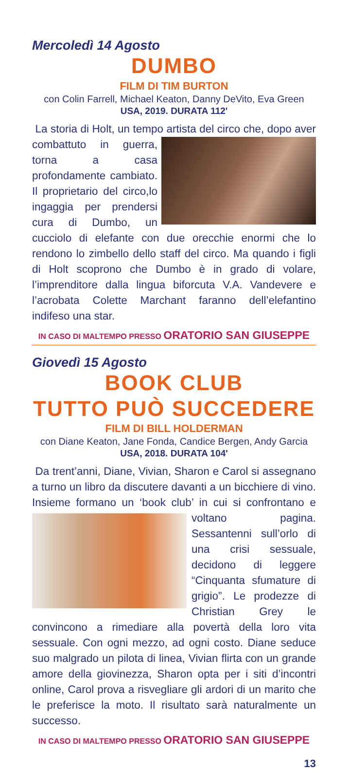Mercoledì 14 Agosto
DUMBO
FILM DI TIM BURTON
con Colin Farrell, Michael Keaton, Danny DeVito, Eva Green
USA, 2019. DURATA 112'
La storia di Holt, un tempo artista del circo che, dopo aver combattuto in guerra, torna a casa profondamente cambiato. Il proprietario del circo,lo ingaggia per prendersi cura di Dumbo, un cucciolo di elefante con due orecchie enormi che lo rendono lo zimbello dello staff del circo. Ma quando i figli di Holt scoprono che Dumbo è in grado di volare, l’imprenditore dalla lingua biforcuta V.A. Vandevere e l’acrobata Colette Marchant faranno dell’elefantino indifeso una star.
IN CASO DI MALTEMPO PRESSO ORATORIO SAN GIUSEPPE
Giovedì 15 Agosto
BOOK CLUB
TUTTO PUÒ SUCCEDERE
FILM DI BILL HOLDERMAN
con Diane Keaton, Jane Fonda, Candice Bergen, Andy Garcia
USA, 2018. DURATA 104'
Da trent’anni, Diane, Vivian, Sharon e Carol si assegnano a turno un libro da discutere davanti a un bicchiere di vino. Insieme formano un ‘book club’ in cui si confrontano e voltano pagina. Sessantenni sull’orlo di una crisi sessuale, decidono di leggere “Cinquanta sfumature di grigio”. Le prodezze di Christian Grey le convincono a rimediare alla povertà della loro vita sessuale. Con ogni mezzo, ad ogni costo. Diane seduce suo malgrado un pilota di linea, Vivian flirta con un grande amore della giovinezza, Sharon opta per i siti d’incontri online, Carol prova a risvegliare gli ardori di un marito che le preferisce la moto. Il risultato sarà naturalmente un successo.
IN CASO DI MALTEMPO PRESSO ORATORIO SAN GIUSEPPE
13